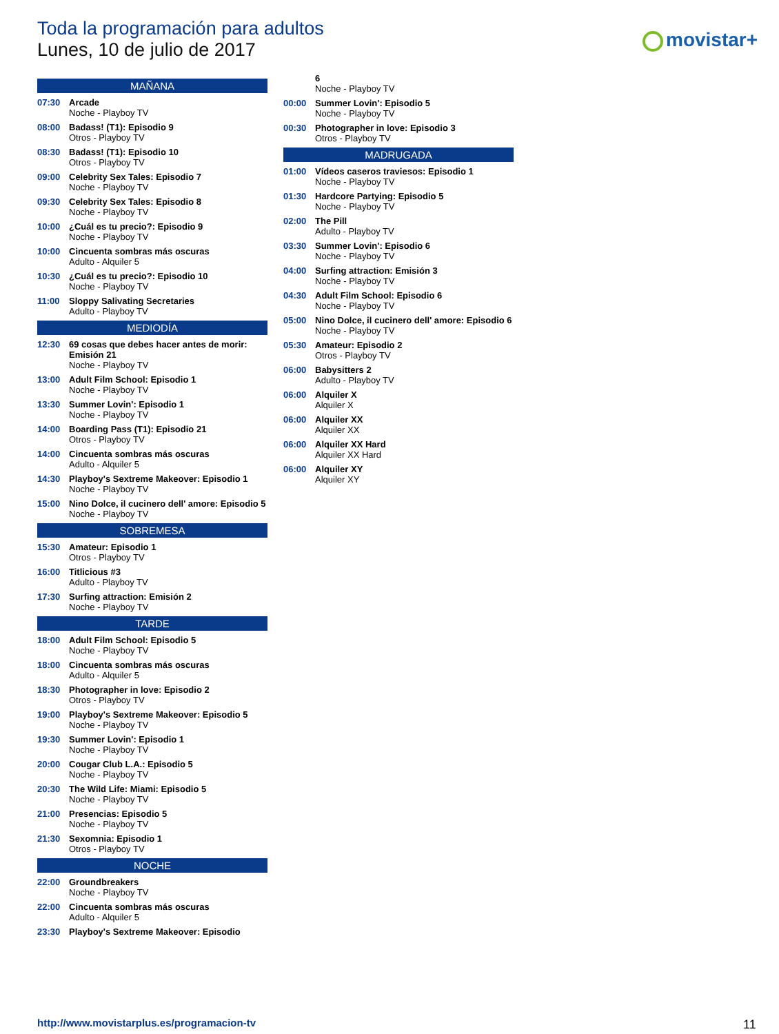Toda la programación para adultos
Lunes, 10 de julio de 2017
movistar+
MAÑANA
07:30 Arcade
Noche - Playboy TV
08:00 Badass! (T1): Episodio 9
Otros - Playboy TV
08:30 Badass! (T1): Episodio 10
Otros - Playboy TV
09:00 Celebrity Sex Tales: Episodio 7
Noche - Playboy TV
09:30 Celebrity Sex Tales: Episodio 8
Noche - Playboy TV
10:00 ¿Cuál es tu precio?: Episodio 9
Noche - Playboy TV
10:00 Cincuenta sombras más oscuras
Adulto - Alquiler 5
10:30 ¿Cuál es tu precio?: Episodio 10
Noche - Playboy TV
11:00 Sloppy Salivating Secretaries
Adulto - Playboy TV
MEDIODÍA
12:30 69 cosas que debes hacer antes de morir: Emisión 21
Noche - Playboy TV
13:00 Adult Film School: Episodio 1
Noche - Playboy TV
13:30 Summer Lovin': Episodio 1
Noche - Playboy TV
14:00 Boarding Pass (T1): Episodio 21
Otros - Playboy TV
14:00 Cincuenta sombras más oscuras
Adulto - Alquiler 5
14:30 Playboy's Sextreme Makeover: Episodio 1
Noche - Playboy TV
15:00 Nino Dolce, il cucinero dell' amore: Episodio 5
Noche - Playboy TV
SOBREMESA
15:30 Amateur: Episodio 1
Otros - Playboy TV
16:00 Titlicious #3
Adulto - Playboy TV
17:30 Surfing attraction: Emisión 2
Noche - Playboy TV
TARDE
18:00 Adult Film School: Episodio 5
Noche - Playboy TV
18:00 Cincuenta sombras más oscuras
Adulto - Alquiler 5
18:30 Photographer in love: Episodio 2
Otros - Playboy TV
19:00 Playboy's Sextreme Makeover: Episodio 5
Noche - Playboy TV
19:30 Summer Lovin': Episodio 1
Noche - Playboy TV
20:00 Cougar Club L.A.: Episodio 5
Noche - Playboy TV
20:30 The Wild Life: Miami: Episodio 5
Noche - Playboy TV
21:00 Presencias: Episodio 5
Noche - Playboy TV
21:30 Sexomnia: Episodio 1
Otros - Playboy TV
NOCHE
22:00 Groundbreakers
Noche - Playboy TV
22:00 Cincuenta sombras más oscuras
Adulto - Alquiler 5
23:30 Playboy's Sextreme Makeover: Episodio
6
Noche - Playboy TV
00:00 Summer Lovin': Episodio 5
Noche - Playboy TV
00:30 Photographer in love: Episodio 3
Otros - Playboy TV
MADRUGADA
01:00 Vídeos caseros traviesos: Episodio 1
Noche - Playboy TV
01:30 Hardcore Partying: Episodio 5
Noche - Playboy TV
02:00 The Pill
Adulto - Playboy TV
03:30 Summer Lovin': Episodio 6
Noche - Playboy TV
04:00 Surfing attraction: Emisión 3
Noche - Playboy TV
04:30 Adult Film School: Episodio 6
Noche - Playboy TV
05:00 Nino Dolce, il cucinero dell' amore: Episodio 6
Noche - Playboy TV
05:30 Amateur: Episodio 2
Otros - Playboy TV
06:00 Babysitters 2
Adulto - Playboy TV
06:00 Alquiler X
Alquiler X
06:00 Alquiler XX
Alquiler XX
06:00 Alquiler XX Hard
Alquiler XX Hard
06:00 Alquiler XY
Alquiler XY
http://www.movistarplus.es/programacion-tv
11